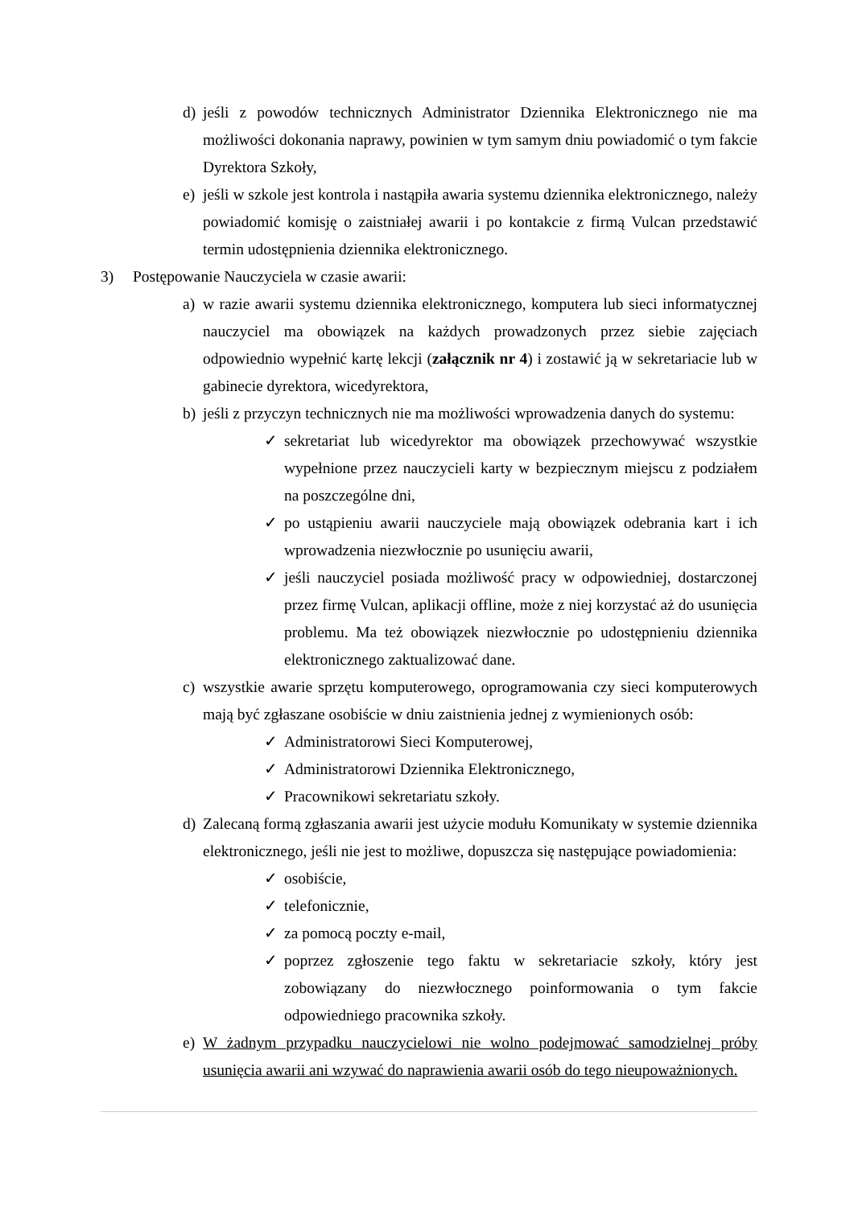d) jeśli z powodów technicznych Administrator Dziennika Elektronicznego nie ma możliwości dokonania naprawy, powinien w tym samym dniu powiadomić o tym fakcie Dyrektora Szkoły,
e) jeśli w szkole jest kontrola i nastąpiła awaria systemu dziennika elektronicznego, należy powiadomić komisję o zaistniałej awarii i po kontakcie z firmą Vulcan przedstawić termin udostępnienia dziennika elektronicznego.
3) Postępowanie Nauczyciela w czasie awarii:
a) w razie awarii systemu dziennika elektronicznego, komputera lub sieci informatycznej nauczyciel ma obowiązek na każdych prowadzonych przez siebie zajęciach odpowiednio wypełnić kartę lekcji (załącznik nr 4) i zostawić ją w sekretariacie lub w gabinecie dyrektora, wicedyrektora,
b) jeśli z przyczyn technicznych nie ma możliwości wprowadzenia danych do systemu:
✓ sekretariat lub wicedyrektor ma obowiązek przechowywać wszystkie wypełnione przez nauczycieli karty w bezpiecznym miejscu z podziałem na poszczególne dni,
✓ po ustąpieniu awarii nauczyciele mają obowiązek odebrania kart i ich wprowadzenia niezwłocznie po usunięciu awarii,
✓ jeśli nauczyciel posiada możliwość pracy w odpowiedniej, dostarczonej przez firmę Vulcan, aplikacji offline, może z niej korzystać aż do usunięcia problemu. Ma też obowiązek niezwłocznie po udostępnieniu dziennika elektronicznego zaktualizować dane.
c) wszystkie awarie sprzętu komputerowego, oprogramowania czy sieci komputerowych mają być zgłaszane osobiście w dniu zaistnienia jednej z wymienionych osób:
✓ Administratorowi Sieci Komputerowej,
✓ Administratorowi Dziennika Elektronicznego,
✓ Pracownikowi sekretariatu szkoły.
d) Zalecaną formą zgłaszania awarii jest użycie modułu Komunikaty w systemie dziennika elektronicznego, jeśli nie jest to możliwe, dopuszcza się następujące powiadomienia:
✓ osobiście,
✓ telefonicznie,
✓ za pomocą poczty e-mail,
✓ poprzez zgłoszenie tego faktu w sekretariacie szkoły, który jest zobowiązany do niezwłocznego poinformowania o tym fakcie odpowiedniego pracownika szkoły.
e) W żadnym przypadku nauczycielowi nie wolno podejmować samodzielnej próby usunięcia awarii ani wzywać do naprawienia awarii osób do tego nieupoważnionych.